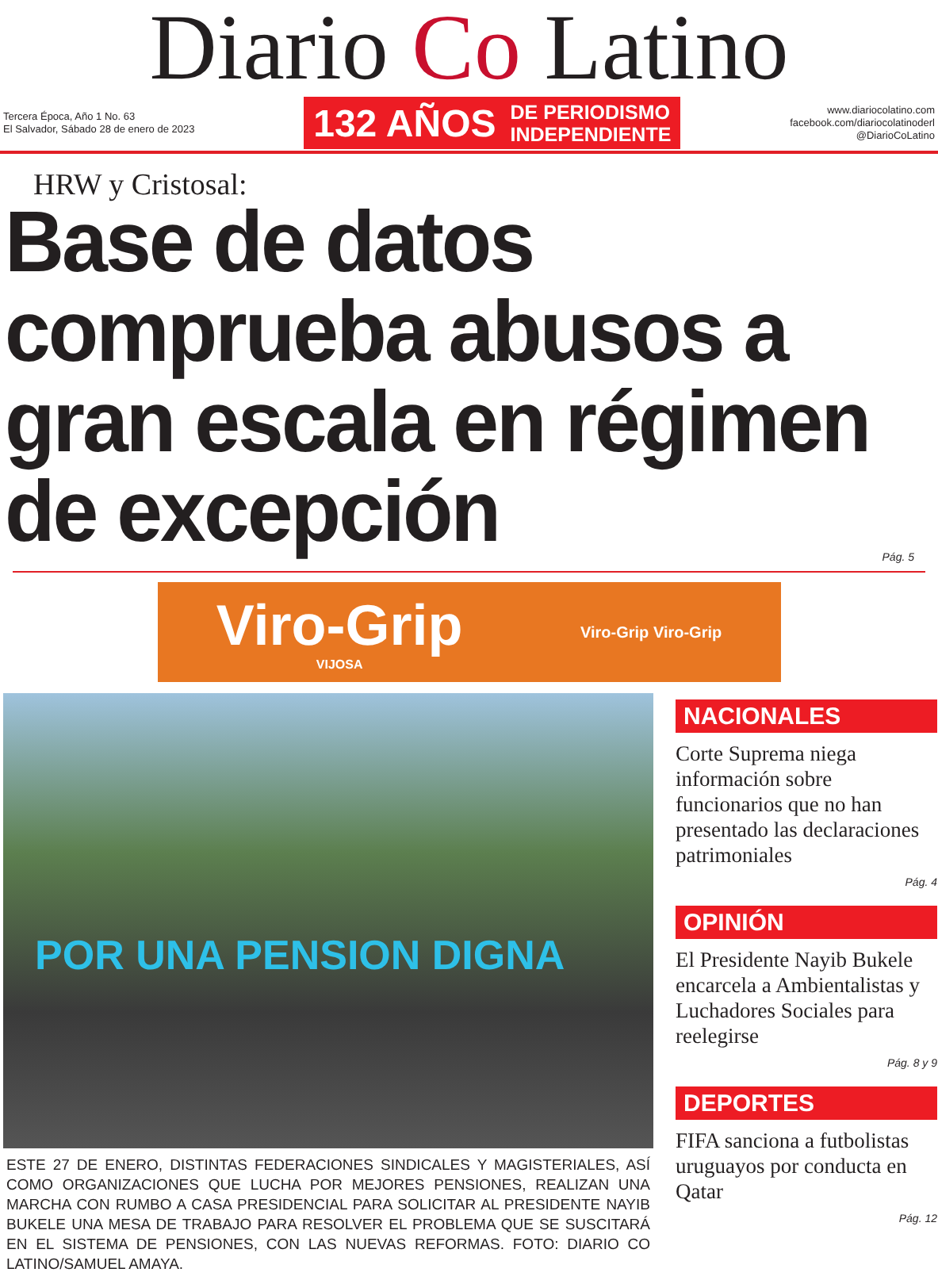Diario Co Latino
Tercera Época, Año 1 No. 63
El Salvador, Sábado 28 de enero de 2023
132 AÑOS DE PERIODISMO
INDEPENDIENTE
www.diariocolatino.com
facebook.com/diariocolatinoderl
@DiarioCoLatino
HRW y Cristosal:
Base de datos comprueba abusos a gran escala en régimen de excepción
Pág. 5
Viro-Grip
VIJOSA
Viro-Grip Viro-Grip
POR UNA PENSION DIGNA
ESTE 27 DE ENERO, DISTINTAS FEDERACIONES SINDICALES Y MAGISTERIALES, ASÍ COMO ORGANIZACIONES QUE LUCHA POR MEJORES PENSIONES, REALIZAN UNA MARCHA CON RUMBO A CASA PRESIDENCIAL PARA SOLICITAR AL PRESIDENTE NAYIB BUKELE UNA MESA DE TRABAJO PARA RESOLVER EL PROBLEMA QUE SE SUSCITARÁ EN EL SISTEMA DE PENSIONES, CON LAS NUEVAS REFORMAS. FOTO: DIARIO CO LATINO/SAMUEL AMAYA.
NACIONALES
Corte Suprema niega información sobre funcionarios que no han presentado las declaraciones patrimoniales
Pág. 4
OPINIÓN
El Presidente Nayib Bukele encarcela a Ambientalistas y Luchadores Sociales para reelegirse
Pág. 8 y 9
DEPORTES
FIFA sanciona a futbolistas uruguayos por conducta en Qatar
Pág. 12